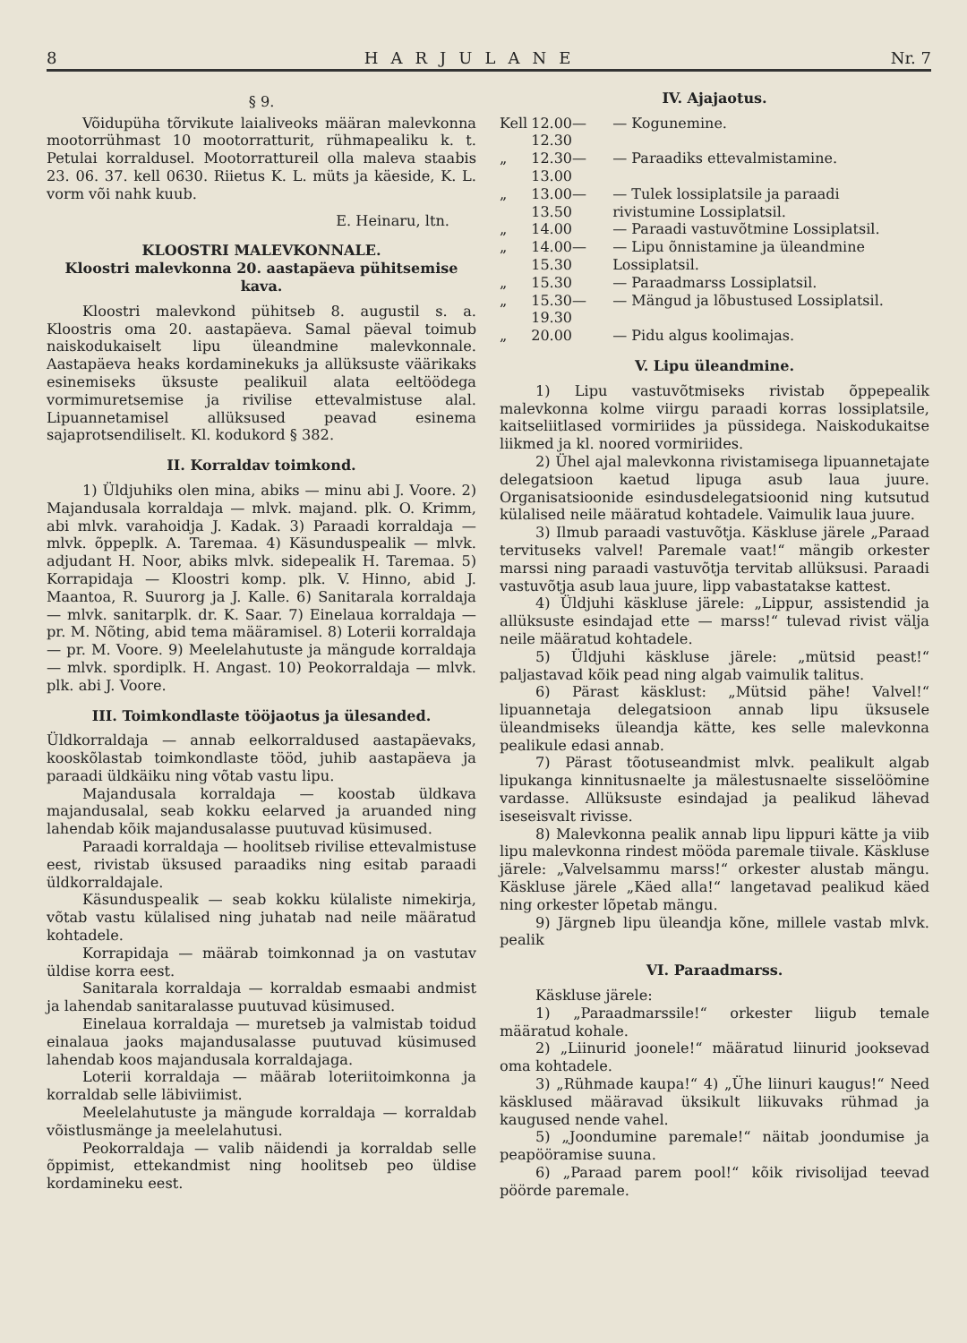8 HARJULANE Nr. 7
§ 9.
Võidupüha tõrvikute laialiveoks määran malevkonna mootorrühmast 10 mootorratturit, rühmapealiku k. t. Petulai korraldusel. Mootorrattureil olla maleva staabis 23. 06. 37. kell 0630. Riietus K. L. müts ja käeside, K. L. vorm või nahk kuub.
E. Heinaru, ltn.
KLOOSTRI MALEVKONNALE.
Kloostri malevkonna 20. aastapäeva pühitsemise kava.
Kloostri malevkond pühitseb 8. augustil s. a. Kloostris oma 20. aastapäeva. Samal päeval toimub naiskodukaiselt lipu üleandmine malevkonnale. Aastapäeva heaks kordaminekuks ja allüksuste väärikaks esinemiseks üksuste pealikuil alata eeltöödega vormimuretsemise ja rivilise ettevalmistuse alal. Lipuannetamisel allüksused peavad esinema sajaprotsendiliselt. Kl. kodukord § 382.
II. Korraldav toimkond.
1) Üldjuhiks olen mina, abiks — minu abi J. Voore. 2) Majandusala korraldaja — mlvk. majand. plk. O. Krimm, abi mlvk. varahoidja J. Kadak. 3) Paraadi korraldaja — mlvk. õppeplk. A. Taremaa. 4) Käsunduspealik — mlvk. adjudant H. Noor, abiks mlvk. sidepealik H. Taremaa. 5) Korrapidaja — Kloostri komp. plk. V. Hinno, abid J. Maantoa, R. Suurorg ja J. Kalle. 6) Sanitarala korraldaja — mlvk. sanitarplk. dr. K. Saar. 7) Einelaua korraldaja — pr. M. Nõting, abid tema määramisel. 8) Loterii korraldaja — pr. M. Voore. 9) Meelelahutuste ja mängude korraldaja — mlvk. spordiplk. H. Angast. 10) Peokorraldaja — mlvk. plk. abi J. Voore.
III. Toimkondlaste tööjaotus ja ülesanded.
Üldkorraldaja — annab eelkorraldused aastapäevaks, kooskõlastab toimkondlaste tööd, juhib aastapäeva ja paraadi üldkäiku ning võtab vastu lipu.
Majandusala korraldaja — koostab üldkava majandusalal, seab kokku eelarved ja aruanded ning lahendab kõik majandusalasse puutuvad küsimused.
Paraadi korraldaja — hoolitseb rivilise ettevalmistuse eest, rivistab üksused paraadiks ning esitab paraadi üldkorraldajale.
Käsunduspealik — seab kokku külaliste nimekirja, võtab vastu külalised ning juhatab nad neile määratud kohtadele.
Korrapidaja — määrab toimkonnad ja on vastutav üldise korra eest.
Sanitarala korraldaja — korraldab esmaabi andmist ja lahendab sanitaralasse puutuvad küsimused.
Einelaua korraldaja — muretseb ja valmistab toidud einalaua jaoks majandusalasse puutuvad küsimused lahendab koos majandusala korraldajaga.
Loterii korraldaja — määrab loteriitoimkonna ja korraldab selle läbiviimist.
Meelelahutuste ja mängude korraldaja — korraldab võistlusmänge ja meelelahutusi.
Peokorraldaja — valib näidendi ja korraldab selle õppimist, ettekandmist ning hoolitseb peo üldise kordamineku eest.
IV. Ajajaotus.
| Kell | 12.00—12.30 | — Kogunemine. |
| „ | 12.30—13.00 | — Paraadiks ettevalmistamine. |
| „ | 13.00—13.50 | — Tulek lossiplatsile ja paraadi rivistumine Lossiplatsil. |
| „ | 14.00 | — Paraadi vastuvõtmine Lossiplatsil. |
| „ | 14.00—15.30 | — Lipu õnnistamine ja üleandmine Lossiplatsil. |
| „ | 15.30 | — Paraadmarss Lossiplatsil. |
| „ | 15.30—19.30 | — Mängud ja lõbustused Lossiplatsil. |
| „ | 20.00 | — Pidu algus koolimajas. |
V. Lipu üleandmine.
1) Lipu vastuvõtmiseks rivistab õppepealik malevkonna kolme viirgu paraadi korras lossiplatsile, kaitseliitlased vormiriides ja püssidega. Naiskodukaitse liikmed ja kl. noored vormiriides.
2) Ühel ajal malevkonna rivistamisega lipuannetajate delegatsioon kaetud lipuga asub laua juure. Organisatsioonide esindusdelegatsioonid ning kutsutud külalised neile määratud kohtadele. Vaimulik laua juure.
3) Ilmub paraadi vastuvõtja. Käskluse järele „Paraad tervituseks valvel! Paremale vaat!“ mängib orkester marssi ning paraadi vastuvõtja tervitab allüksusi. Paraadi vastuvõtja asub laua juure, lipp vabastatakse kattest.
4) Üldjuhi käskluse järele: „Lippur, assistendid ja allüksuste esindajad ette — marss!“ tulevad rivist välja neile määratud kohtadele.
5) Üldjuhi käskluse järele: „mütsid peast!“ paljastavad kõik pead ning algab vaimulik talitus.
6) Pärast käsklust: „Mütsid pähe! Valvel!“ lipuannetaja delegatsioon annab lipu üksusele üleandmiseks üleandja kätte, kes selle malevkonna pealikule edasi annab.
7) Pärast tõotuseandmist mlvk. pealikult algab lipukanga kinnitusnaelte ja mälestusnaelte sisselöömine vardasse. Allüksuste esindajad ja pealikud lähevad iseseisvalt rivisse.
8) Malevkonna pealik annab lipu lippuri kätte ja viib lipu malevkonna rindest mööda paremale tiivale. Käskluse järele: „Valvelsammu marss!“ orkester alustab mängu. Käskluse järele „Käed alla!“ langetavad pealikud käed ning orkester lõpetab mängu.
9) Järgneb lipu üleandja kõne, millele vastab mlvk. pealik
VI. Paraadmarss.
Käskluse järele:
1) „Paraadmarssile!“ orkester liigub temale määratud kohale.
2) „Liinurid joonele!“ määratud liinurid jooksevad oma kohtadele.
3) „Rühmade kaupa!“ 4) „Ühe liinuri kaugus!“ Need käsklused määravad üksikult liikuvaks rühmad ja kaugused nende vahel.
5) „Joondumine paremale!“ näitab joondumise ja peapööramise suuna.
6) „Paraad parem pool!“ kõik rivisolijad teevad pöörde paremale.